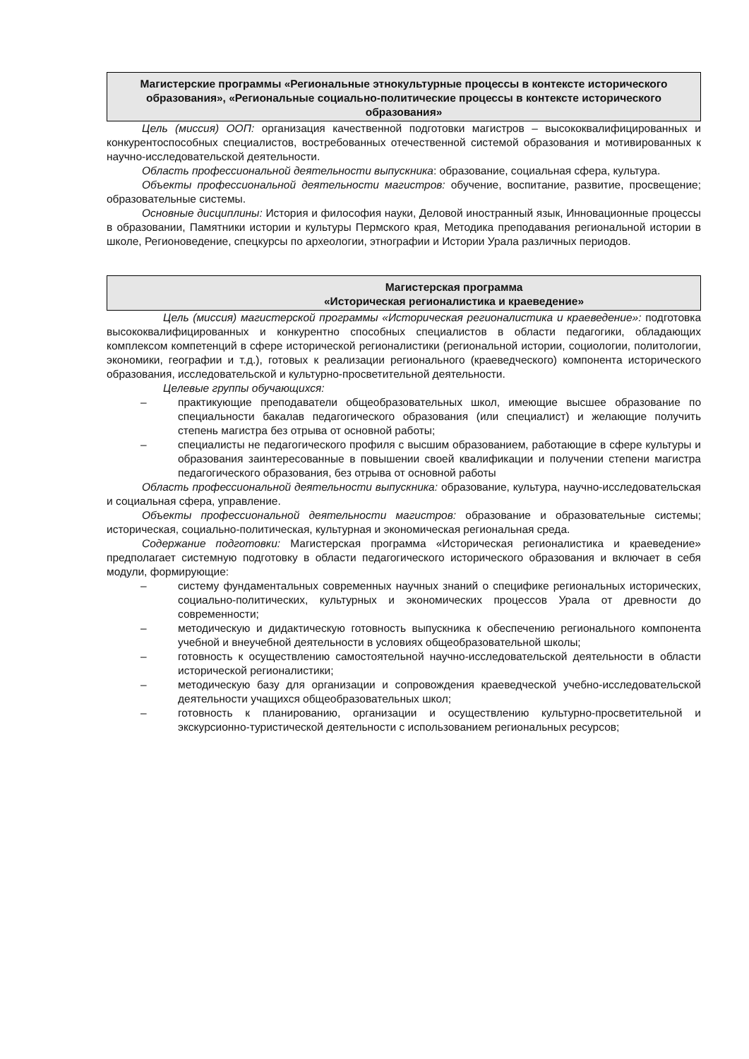Магистерские программы «Региональные этнокультурные процессы в контексте исторического образования», «Региональные социально-политические процессы в контексте исторического образования»
Цель (миссия) ООП: организация качественной подготовки магистров – высококвалифицированных и конкурентоспособных специалистов, востребованных отечественной системой образования и мотивированных к научно-исследовательской деятельности.
Область профессиональной деятельности выпускника: образование, социальная сфера, культура.
Объекты профессиональной деятельности магистров: обучение, воспитание, развитие, просвещение; образовательные системы.
Основные дисциплины: История и философия науки, Деловой иностранный язык, Инновационные процессы в образовании, Памятники истории и культуры Пермского края, Методика преподавания региональной истории в школе, Регионоведение, спецкурсы по археологии, этнографии и Истории Урала различных периодов.
Магистерская программа
«Историческая регионалистика и краеведение»
Цель (миссия) магистерской программы «Историческая регионалистика и краеведение»: подготовка высококвалифицированных и конкурентно способных специалистов в области педагогики, обладающих комплексом компетенций в сфере исторической регионалистики (региональной истории, социологии, политологии, экономики, географии и т.д.), готовых к реализации регионального (краеведческого) компонента исторического образования, исследовательской и культурно-просветительной деятельности.
Целевые группы обучающихся:
– практикующие преподаватели общеобразовательных школ, имеющие высшее образование по специальности бакалав педагогического образования (или специалист) и желающие получить степень магистра без отрыва от основной работы;
– специалисты не педагогического профиля с высшим образованием, работающие в сфере культуры и образования заинтересованные в повышении своей квалификации и получении степени магистра педагогического образования, без отрыва от основной работы
Область профессиональной деятельности выпускника: образование, культура, научно-исследовательская и социальная сфера, управление.
Объекты профессиональной деятельности магистров: образование и образовательные системы; историческая, социально-политическая, культурная и экономическая региональная среда.
Содержание подготовки: Магистерская программа «Историческая регионалистика и краеведение» предполагает системную подготовку в области педагогического исторического образования и включает в себя модули, формирующие:
– систему фундаментальных современных научных знаний о специфике региональных исторических, социально-политических, культурных и экономических процессов Урала от древности до современности;
– методическую и дидактическую готовность выпускника к обеспечению регионального компонента учебной и внеучебной деятельности в условиях общеобразовательной школы;
– готовность к осуществлению самостоятельной научно-исследовательской деятельности в области исторической регионалистики;
– методическую базу для организации и сопровождения краеведческой учебно-исследовательской деятельности учащихся общеобразовательных школ;
– готовность к планированию, организации и осуществлению культурно-просветительной и экскурсионно-туристической деятельности с использованием региональных ресурсов;